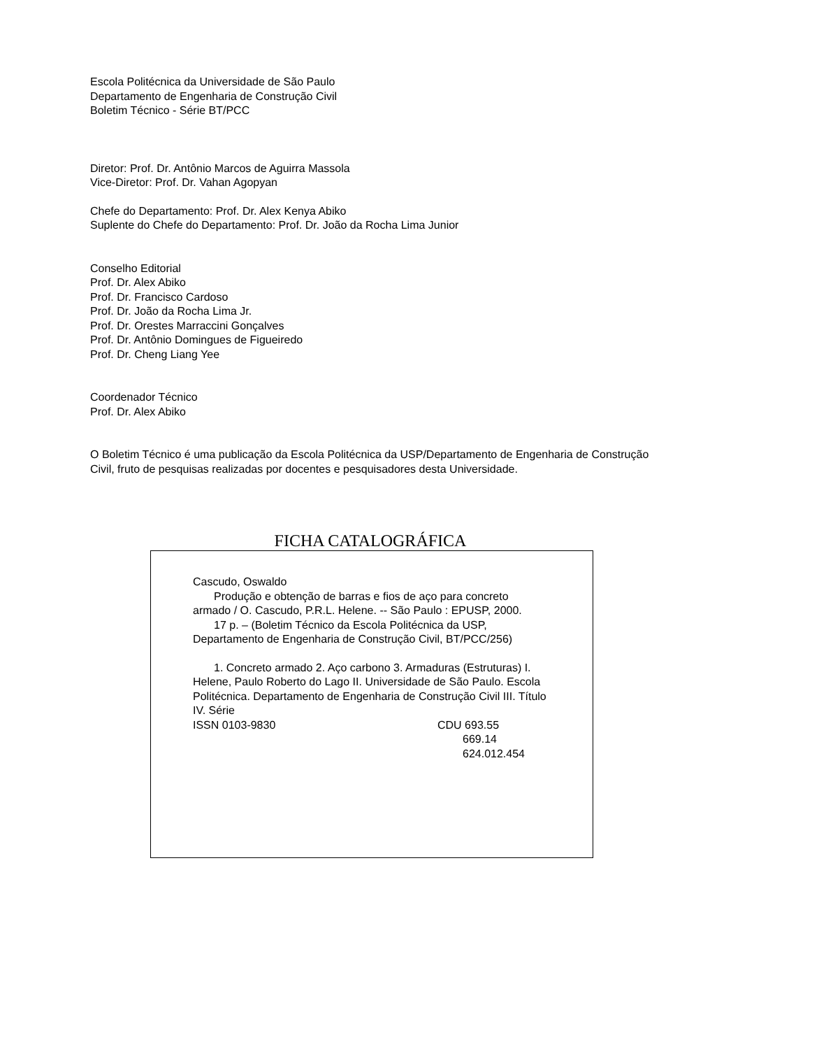Escola Politécnica da Universidade de São Paulo
Departamento de Engenharia de Construção Civil
Boletim Técnico - Série BT/PCC
Diretor: Prof. Dr. Antônio Marcos de Aguirra Massola
Vice-Diretor: Prof. Dr. Vahan Agopyan
Chefe do Departamento: Prof. Dr. Alex Kenya Abiko
Suplente do Chefe do Departamento: Prof. Dr. João da Rocha Lima Junior
Conselho Editorial
Prof. Dr. Alex Abiko
Prof. Dr. Francisco Cardoso
Prof. Dr. João da Rocha Lima Jr.
Prof. Dr. Orestes Marraccini Gonçalves
Prof. Dr. Antônio Domingues de Figueiredo
Prof. Dr. Cheng Liang Yee
Coordenador Técnico
Prof. Dr. Alex Abiko
O Boletim Técnico é uma publicação da Escola Politécnica da USP/Departamento de Engenharia de Construção Civil, fruto de pesquisas realizadas por docentes e pesquisadores desta Universidade.
FICHA CATALOGRÁFICA
Cascudo, Oswaldo
Produção e obtenção de barras e fios de aço para concreto armado / O. Cascudo, P.R.L. Helene. -- São Paulo : EPUSP, 2000.
17 p. – (Boletim Técnico da Escola Politécnica da USP, Departamento de Engenharia de Construção Civil, BT/PCC/256)
1. Concreto armado 2. Aço carbono 3. Armaduras (Estruturas) I. Helene, Paulo Roberto do Lago II. Universidade de São Paulo. Escola Politécnica. Departamento de Engenharia de Construção Civil III. Título IV. Série
ISSN 0103-9830 CDU 693.55
669.14
624.012.454